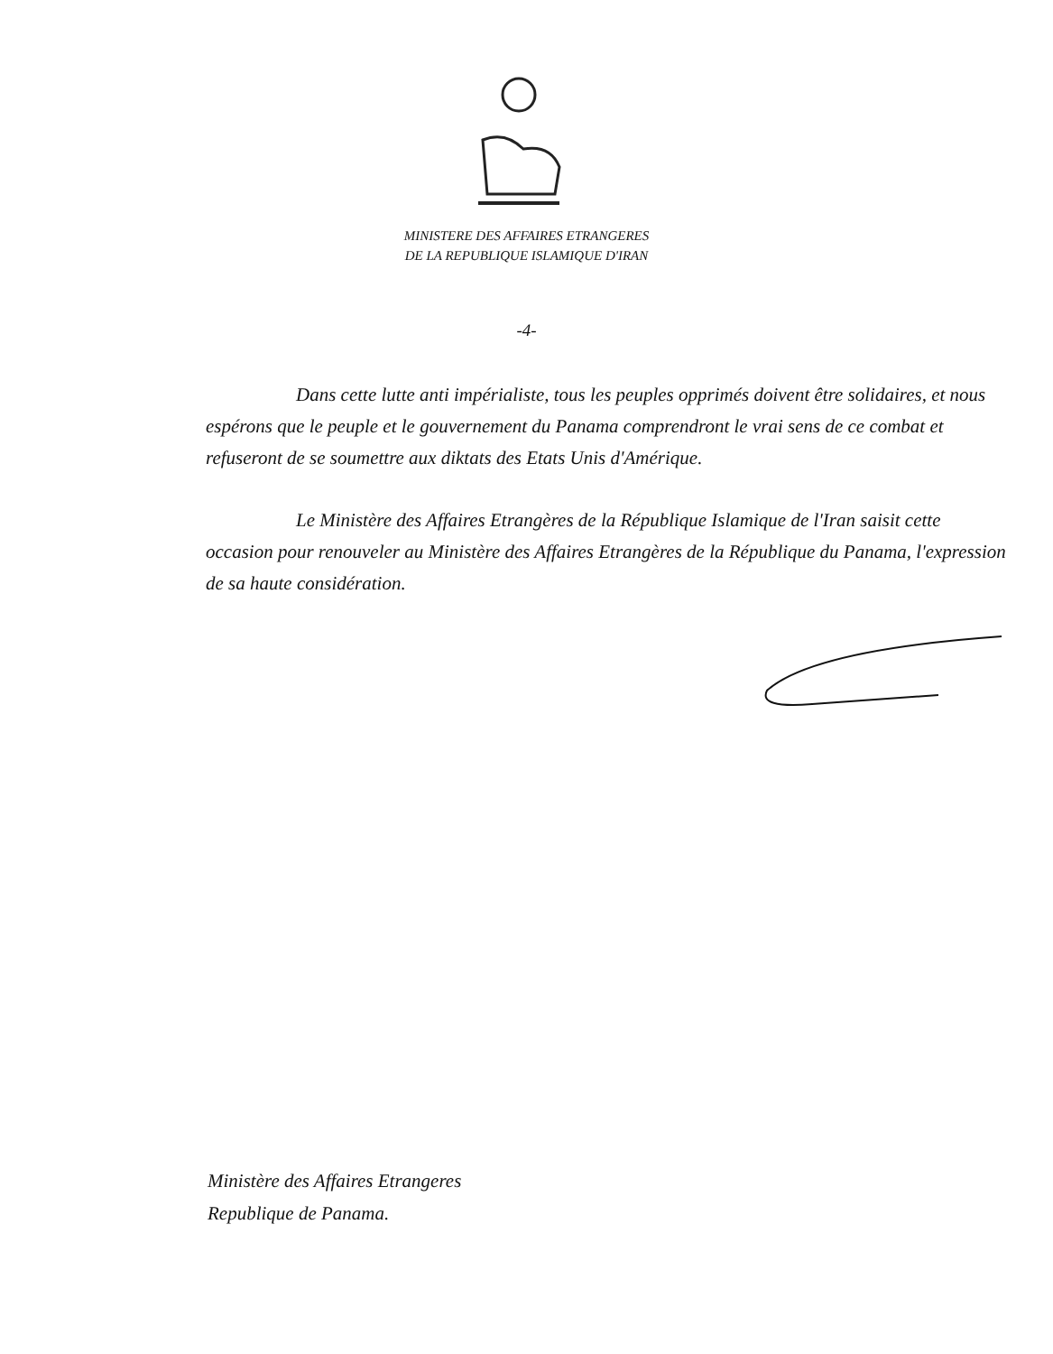MINISTERE DES AFFAIRES ETRANGERES
DE LA REPUBLIQUE ISLAMIQUE D'IRAN
-4-
Dans cette lutte anti impérialiste, tous les peuples opprimés doivent être solidaires, et nous espérons que le peuple et le gouvernement du Panama comprendront le vrai sens de ce combat et refuseront de se soumettre aux diktats des Etats Unis d'Amérique.
Le Ministère des Affaires Etrangères de la République Islamique de l'Iran saisit cette occasion pour renouveler au Ministère des Affaires Etrangères de la République du Panama, l'expression de sa haute considération.
Ministère des Affaires Etrangeres
Republique de Panama.